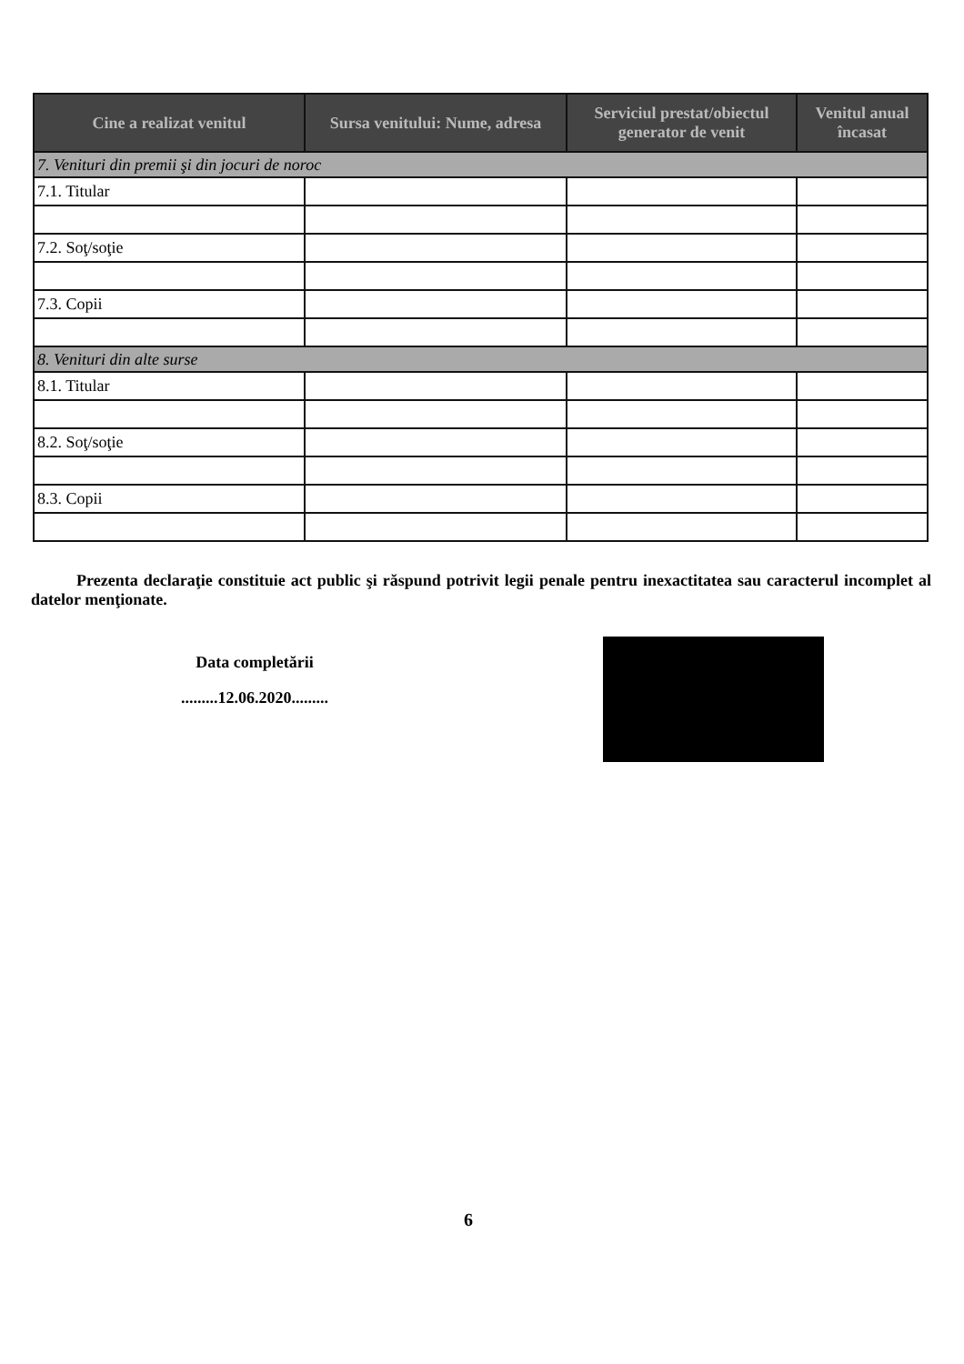| Cine a realizat venitul | Sursa venitului: Nume, adresa | Serviciul prestat/obiectul generator de venit | Venitul anual încasat |
| --- | --- | --- | --- |
| 7. Venituri din premii şi din jocuri de noroc | | | |
| 7.1. Titular | | | |
| 7.2. Soţ/soţie | | | |
| 7.3. Copii | | | |
| 8. Venituri din alte surse | | | |
| 8.1. Titular | | | |
| 8.2. Soţ/soţie | | | |
| 8.3. Copii | | | |
Prezenta declaraţie constituie act public şi răspund potrivit legii penale pentru inexactitatea sau caracterul incomplet al datelor menţionate.
Data completării
.........12.06.2020.........
6